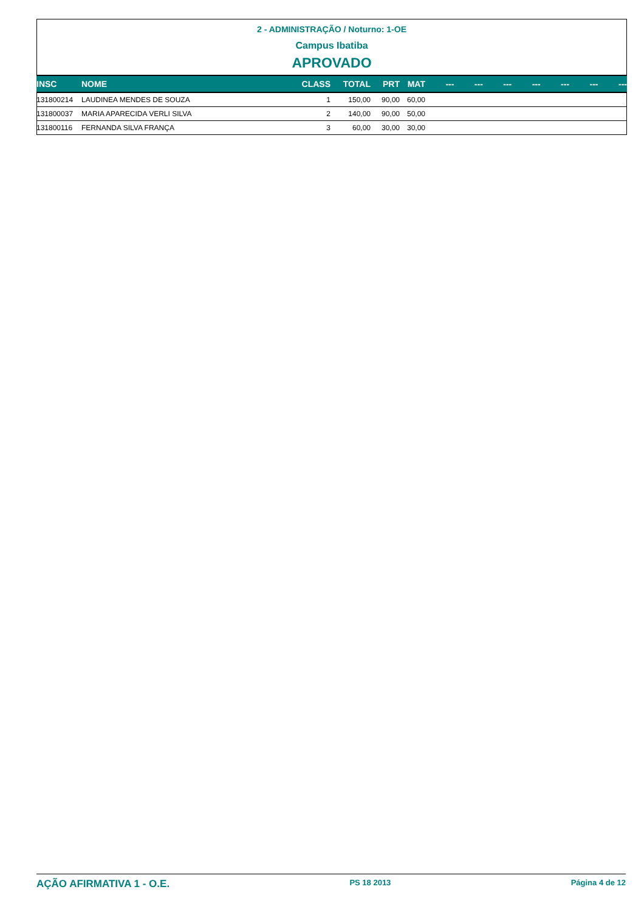2 - ADMINISTRAÇÃO / Noturno: 1-OE
Campus Ibatiba
APROVADO
| INSC | NOME | CLASS | TOTAL | PRT | MAT | --- | --- | --- | --- | --- | --- | --- |
| --- | --- | --- | --- | --- | --- | --- | --- | --- | --- | --- | --- | --- |
| 131800214 | LAUDINEA MENDES DE SOUZA | 1 | 150,00 | 90,00 | 60,00 | | | | | | | |
| 131800037 | MARIA APARECIDA VERLI SILVA | 2 | 140,00 | 90,00 | 50,00 | | | | | | | |
| 131800116 | FERNANDA SILVA FRANÇA | 3 | 60,00 | 30,00 | 30,00 | | | | | | | |
AÇÃO AFIRMATIVA 1 - O.E. PS 18 2013 Página 4 de 12